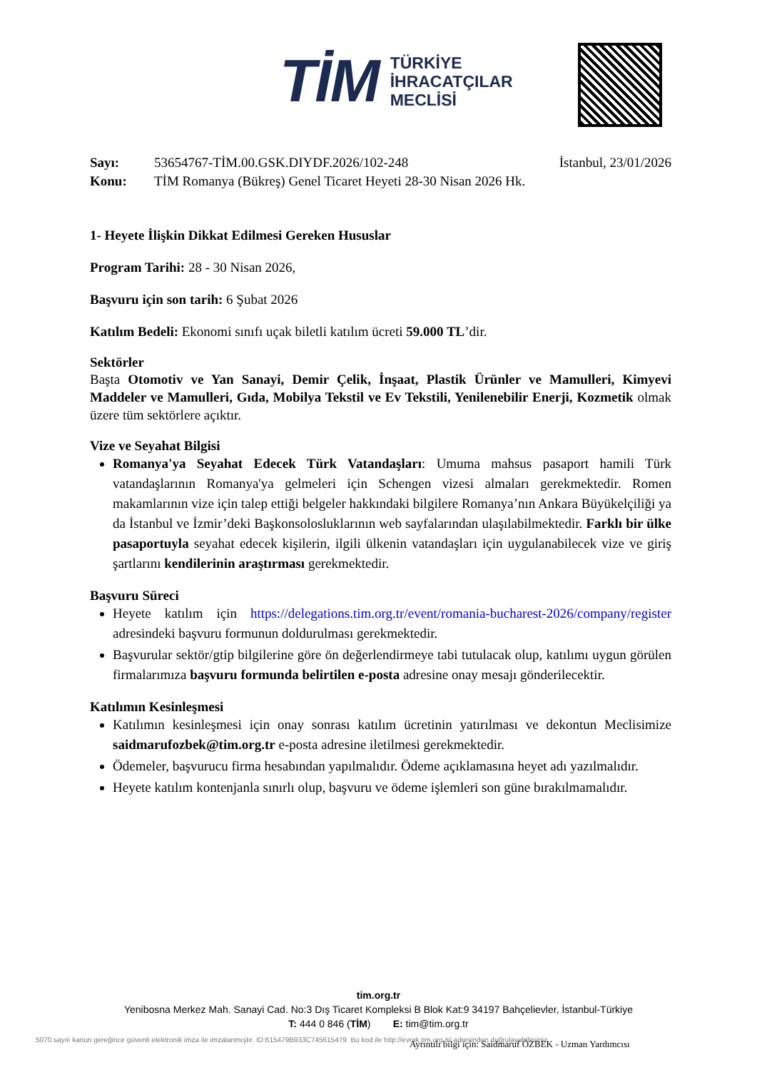TİM TÜRKİYE
İHRACATÇILAR
MECLİSİ
Sayı: 53654767-TİM.00.GSK.DIYDF.2026/102-248 İstanbul, 23/01/2026
Konu: TİM Romanya (Bükreş) Genel Ticaret Heyeti 28-30 Nisan 2026 Hk.
1- Heyete İlişkin Dikkat Edilmesi Gereken Hususlar
Program Tarihi: 28 - 30 Nisan 2026,
Başvuru için son tarih: 6 Şubat 2026
Katılım Bedeli: Ekonomi sınıfı uçak biletli katılım ücreti 59.000 TL’dir.
Sektörler
Başta Otomotiv ve Yan Sanayi, Demir Çelik, İnşaat, Plastik Ürünler ve Mamulleri, Kimyevi Maddeler ve Mamulleri, Gıda, Mobilya Tekstil ve Ev Tekstili, Yenilenebilir Enerji, Kozmetik olmak üzere tüm sektörlere açıktır.
Vize ve Seyahat Bilgisi
Romanya'ya Seyahat Edecek Türk Vatandaşları: Umuma mahsus pasaport hamili Türk vatandaşlarının Romanya'ya gelmeleri için Schengen vizesi almaları gerekmektedir. Romen makamlarının vize için talep ettiği belgeler hakkındaki bilgilere Romanya’nın Ankara Büyükelçiliği ya da İstanbul ve İzmir’deki Başkonsolosluklarının web sayfalarından ulaşılabilmektedir. Farklı bir ülke pasaportuyla seyahat edecek kişilerin, ilgili ülkenin vatandaşları için uygulanabilecek vize ve giriş şartlarını kendilerinin araştırması gerekmektedir.
Başvuru Süreci
Heyete katılım için https://delegations.tim.org.tr/event/romania-bucharest-2026/company/register adresindeki başvuru formunun doldurulması gerekmektedir.
Başvurular sektör/gtip bilgilerine göre ön değerlendirmeye tabi tutulacak olup, katılımı uygun görülen firmalarımıza başvuru formunda belirtilen e-posta adresine onay mesajı gönderilecektir.
Katılımın Kesinleşmesi
Katılımın kesinleşmesi için onay sonrası katılım ücretinin yatırılması ve dekontun Meclisimize saidmarufozbek@tim.org.tr e-posta adresine iletilmesi gerekmektedir.
Ödemeler, başvurucu firma hesabından yapılmalıdır. Ödeme açıklamasına heyet adı yazılmalıdır.
Heyete katılım kontenjanla sınırlı olup, başvuru ve ödeme işlemleri son güne bırakılmamalıdır.
tim.org.tr
Yenibosna Merkez Mah. Sanayi Cad. No:3 Dış Ticaret Kompleksi B Blok Kat:9 34197 Bahçelievler, İstanbul-Türkiye
T: 444 0 846 (TİM) E: tim@tim.org.tr
5070 sayılı kanun gereğince güvenli elektronik imza ile imzalanmıştır. ID:615479B933C745615479. Bu kod ile http://evrak.tim.org.tr/ adresinden doğrulayabilirsiniz.
Ayrıntılı bilgi için: Saidmaruf ÖZBEK - Uzman Yardımcısı